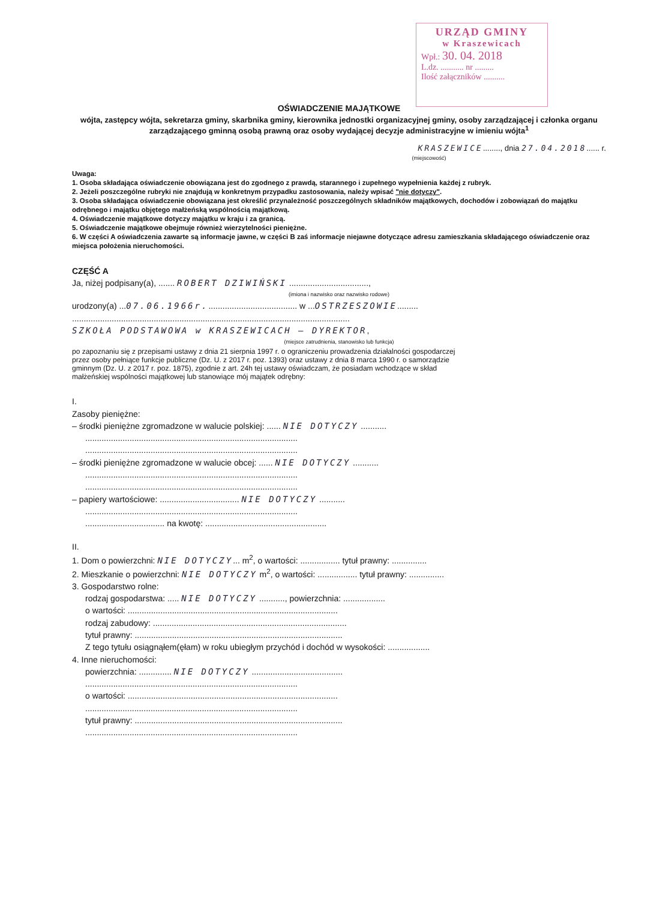URZĄD GMINY
w Kraszewicach
Wpł.: 30. 04. 2018
L.dz. ........... nr .........
Ilość załączników ..........
OŚWIADCZENIE MAJĄTKOWE
wójta, zastępcy wójta, sekretarza gminy, skarbnika gminy, kierownika jednostki organizacyjnej gminy, osoby zarządzającej i członka organu zarządzającego gminną osobą prawną oraz osoby wydającej decyzje administracyjne w imieniu wójta<sup>1</sup>
KRASZEWICE........, dnia 27.04.2018...... r.
(miejscowość)
Uwaga:
1. Osoba składająca oświadczenie obowiązana jest do zgodnego z prawdą, starannego i zupełnego wypełnienia każdej z rubryk.
2. Jeżeli poszczególne rubryki nie znajdują w konkretnym przypadku zastosowania, należy wpisać "nie dotyczy".
3. Osoba składająca oświadczenie obowiązana jest określić przynależność poszczególnych składników majątkowych, dochodów i zobowiązań do majątku odrębnego i majątku objętego małżeńską wspólnością majątkową.
4. Oświadczenie majątkowe dotyczy majątku w kraju i za granicą.
5. Oświadczenie majątkowe obejmuje również wierzytelności pieniężne.
6. W części A oświadczenia zawarte są informacje jawne, w części B zaś informacje niejawne dotyczące adresu zamieszkania składającego oświadczenie oraz miejsca położenia nieruchomości.
CZĘŚĆ A
Ja, niżej podpisany(a), ....... ROBERT DZIWIŃSKI ..................................,
(imiona i nazwisko oraz nazwisko rodowe)
urodzony(a) ...07.06.1966r....................................... w ...OSTRZESZOWIE.........
.......................................................................................................................
SZKOŁA PODSTAWOWA w KRASZEWICACH – DYREKTOR,
(miejsce zatrudnienia, stanowisko lub funkcja)
po zapoznaniu się z przepisami ustawy z dnia 21 sierpnia 1997 r. o ograniczeniu prowadzenia działalności gospodarczej przez osoby pełniące funkcje publiczne (Dz. U. z 2017 r. poz. 1393) oraz ustawy z dnia 8 marca 1990 r. o samorządzie gminnym (Dz. U. z 2017 r. poz. 1875), zgodnie z art. 24h tej ustawy oświadczam, że posiadam wchodzące w skład małżeńskiej wspólności majątkowej lub stanowiące mój majątek odrębny:
I.
Zasoby pieniężne:
– środki pieniężne zgromadzone w walucie polskiej: ...... NIE DOTYCZY ...........
...........................................................................................
...........................................................................................
– środki pieniężne zgromadzone w walucie obcej: ...... NIE DOTYCZY ...........
...........................................................................................
...........................................................................................
– papiery wartościowe: .................................. NIE DOTYCZY ...........
...........................................................................................
.................................. na kwotę: ....................................................
II.
1. Dom o powierzchni: NIE DOTYCZY... m<sup>2</sup>, o wartości: ................. tytuł prawny: ...............
2. Mieszkanie o powierzchni: NIE DOTYCZY m<sup>2</sup>, o wartości: ................. tytuł prawny: ...............
3. Gospodarstwo rolne:
rodzaj gospodarstwa: ..... NIE DOTYCZY ..........., powierzchnia: ..................
o wartości: ..........................................................................................
rodzaj zabudowy: ...................................................................................
tytuł prawny: .........................................................................................
Z tego tytułu osiągnąłem(ęłam) w roku ubiegłym przychód i dochód w wysokości: ..................
4. Inne nieruchomości:
powierzchnia: .............. NIE DOTYCZY .......................................
...........................................................................................
o wartości: ..........................................................................................
...........................................................................................
tytuł prawny: .........................................................................................
...........................................................................................